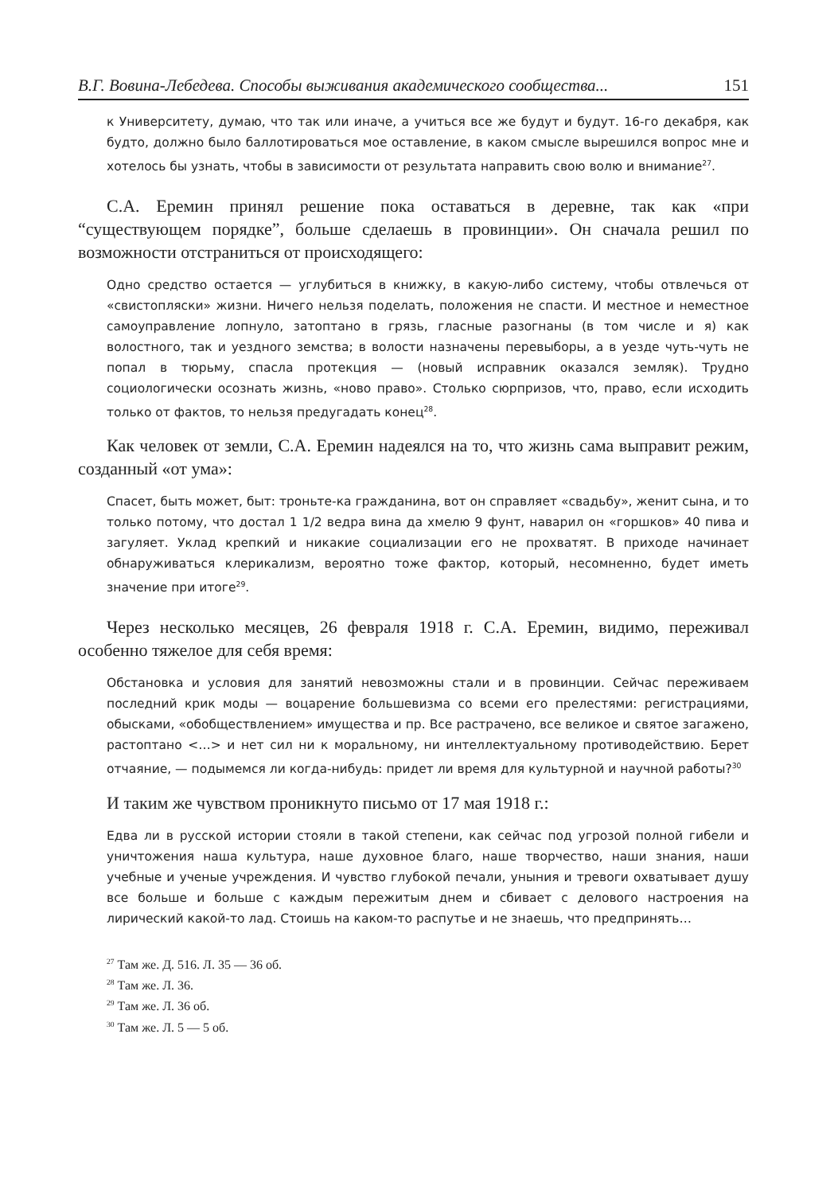В.Г. Вовина-Лебедева. Способы выживания академического сообщества... 151
к Университету, думаю, что так или иначе, а учиться все же будут и будут. 16-го декабря, как будто, должно было баллотироваться мое оставление, в каком смысле вырешился вопрос мне и хотелось бы узнать, чтобы в зависимости от результата направить свою волю и внимание<sup>27</sup>.
С.А. Еремин принял решение пока оставаться в деревне, так как «при “существующем порядке”, больше сделаешь в провинции». Он сначала решил по возможности отстраниться от происходящего:
Одно средство остается — углубиться в книжку, в какую-либо систему, чтобы отвлечься от «свистопляски» жизни. Ничего нельзя поделать, положения не спасти. И местное и неместное самоуправление лопнуло, затоптано в грязь, гласные разогнаны (в том числе и я) как волостного, так и уездного земства; в волости назначены перевыборы, а в уезде чуть-чуть не попал в тюрьму, спасла протекция — (новый исправник оказался земляк). Трудно социологически осознать жизнь, «ново право». Столько сюрпризов, что, право, если исходить только от фактов, то нельзя предугадать конец<sup>28</sup>.
Как человек от земли, С.А. Еремин надеялся на то, что жизнь сама выправит режим, созданный «от ума»:
Спасет, быть может, быт: троньте-ка гражданина, вот он справляет «свадьбу», женит сына, и то только потому, что достал 1 1/2 ведра вина да хмелю 9 фунт, наварил он «горшков» 40 пива и загуляет. Уклад крепкий и никакие социализации его не прохватят. В приходе начинает обнаруживаться клерикализм, вероятно тоже фактор, который, несомненно, будет иметь значение при итоге<sup>29</sup>.
Через несколько месяцев, 26 февраля 1918 г. С.А. Еремин, видимо, переживал особенно тяжелое для себя время:
Обстановка и условия для занятий невозможны стали и в провинции. Сейчас переживаем последний крик моды — воцарение большевизма со всеми его прелестями: регистрациями, обысками, «обобществлением» имущества и пр. Все растрачено, все великое и святое загажено, растоптано <…> и нет сил ни к моральному, ни интеллектуальному противодействию. Берет отчаяние, — подымемся ли когда-нибудь: придет ли время для культурной и научной работы?<sup>30</sup>
И таким же чувством проникнуто письмо от 17 мая 1918 г.:
Едва ли в русской истории стояли в такой степени, как сейчас под угрозой полной гибели и уничтожения наша культура, наше духовное благо, наше творчество, наши знания, наши учебные и ученые учреждения. И чувство глубокой печали, уныния и тревоги охватывает душу все больше и больше с каждым пережитым днем и сбивает с делового настроения на лирический какой-то лад. Стоишь на каком-то распутье и не знаешь, что предпринять…
<sup>27</sup> Там же. Д. 516. Л. 35 — 36 об.
<sup>28</sup> Там же. Л. 36.
<sup>29</sup> Там же. Л. 36 об.
<sup>30</sup> Там же. Л. 5 — 5 об.